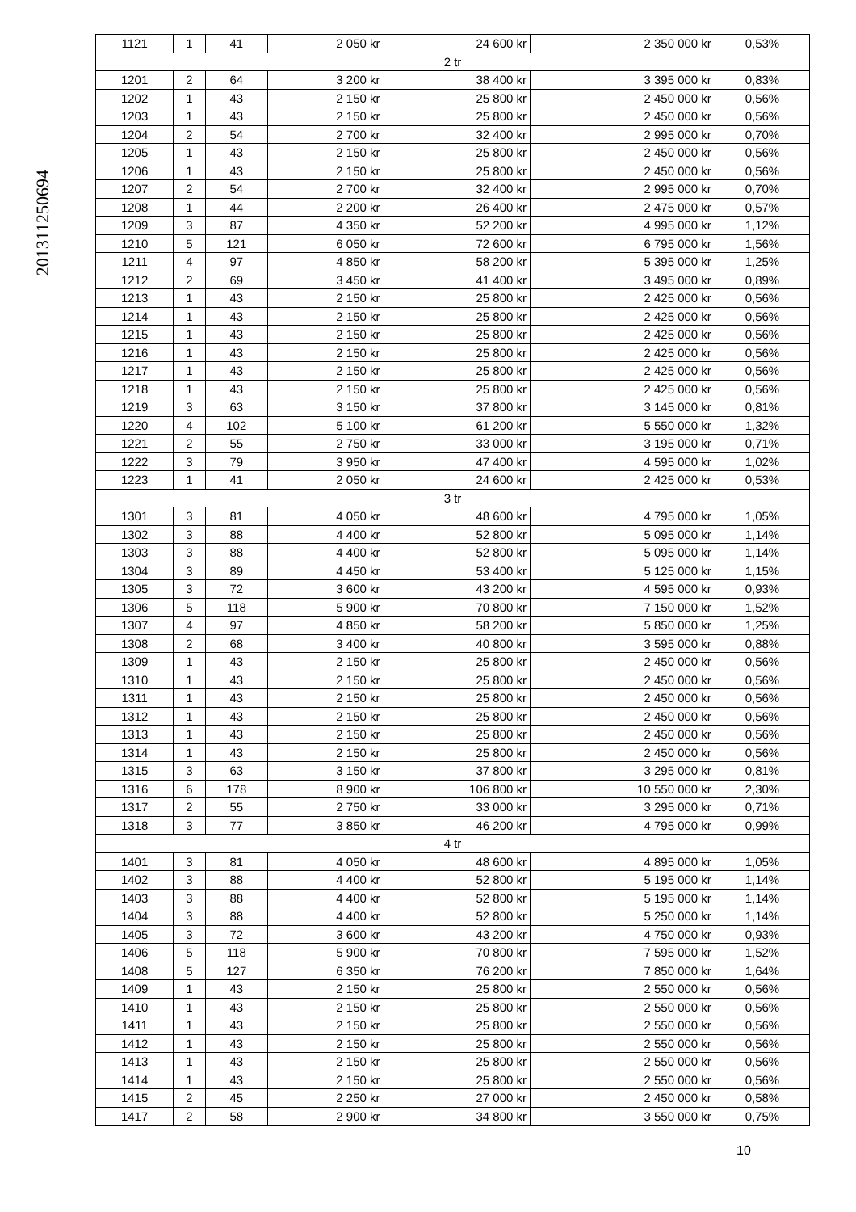201311250694
| 1121 | 1 | 41 | 2 050 kr | 24 600 kr | 2 350 000 kr | 0,53% |
| 2 tr | | | | | | |
| 1201 | 2 | 64 | 3 200 kr | 38 400 kr | 3 395 000 kr | 0,83% |
| 1202 | 1 | 43 | 2 150 kr | 25 800 kr | 2 450 000 kr | 0,56% |
| 1203 | 1 | 43 | 2 150 kr | 25 800 kr | 2 450 000 kr | 0,56% |
| 1204 | 2 | 54 | 2 700 kr | 32 400 kr | 2 995 000 kr | 0,70% |
| 1205 | 1 | 43 | 2 150 kr | 25 800 kr | 2 450 000 kr | 0,56% |
| 1206 | 1 | 43 | 2 150 kr | 25 800 kr | 2 450 000 kr | 0,56% |
| 1207 | 2 | 54 | 2 700 kr | 32 400 kr | 2 995 000 kr | 0,70% |
| 1208 | 1 | 44 | 2 200 kr | 26 400 kr | 2 475 000 kr | 0,57% |
| 1209 | 3 | 87 | 4 350 kr | 52 200 kr | 4 995 000 kr | 1,12% |
| 1210 | 5 | 121 | 6 050 kr | 72 600 kr | 6 795 000 kr | 1,56% |
| 1211 | 4 | 97 | 4 850 kr | 58 200 kr | 5 395 000 kr | 1,25% |
| 1212 | 2 | 69 | 3 450 kr | 41 400 kr | 3 495 000 kr | 0,89% |
| 1213 | 1 | 43 | 2 150 kr | 25 800 kr | 2 425 000 kr | 0,56% |
| 1214 | 1 | 43 | 2 150 kr | 25 800 kr | 2 425 000 kr | 0,56% |
| 1215 | 1 | 43 | 2 150 kr | 25 800 kr | 2 425 000 kr | 0,56% |
| 1216 | 1 | 43 | 2 150 kr | 25 800 kr | 2 425 000 kr | 0,56% |
| 1217 | 1 | 43 | 2 150 kr | 25 800 kr | 2 425 000 kr | 0,56% |
| 1218 | 1 | 43 | 2 150 kr | 25 800 kr | 2 425 000 kr | 0,56% |
| 1219 | 3 | 63 | 3 150 kr | 37 800 kr | 3 145 000 kr | 0,81% |
| 1220 | 4 | 102 | 5 100 kr | 61 200 kr | 5 550 000 kr | 1,32% |
| 1221 | 2 | 55 | 2 750 kr | 33 000 kr | 3 195 000 kr | 0,71% |
| 1222 | 3 | 79 | 3 950 kr | 47 400 kr | 4 595 000 kr | 1,02% |
| 1223 | 1 | 41 | 2 050 kr | 24 600 kr | 2 425 000 kr | 0,53% |
| 3 tr | | | | | | |
| 1301 | 3 | 81 | 4 050 kr | 48 600 kr | 4 795 000 kr | 1,05% |
| 1302 | 3 | 88 | 4 400 kr | 52 800 kr | 5 095 000 kr | 1,14% |
| 1303 | 3 | 88 | 4 400 kr | 52 800 kr | 5 095 000 kr | 1,14% |
| 1304 | 3 | 89 | 4 450 kr | 53 400 kr | 5 125 000 kr | 1,15% |
| 1305 | 3 | 72 | 3 600 kr | 43 200 kr | 4 595 000 kr | 0,93% |
| 1306 | 5 | 118 | 5 900 kr | 70 800 kr | 7 150 000 kr | 1,52% |
| 1307 | 4 | 97 | 4 850 kr | 58 200 kr | 5 850 000 kr | 1,25% |
| 1308 | 2 | 68 | 3 400 kr | 40 800 kr | 3 595 000 kr | 0,88% |
| 1309 | 1 | 43 | 2 150 kr | 25 800 kr | 2 450 000 kr | 0,56% |
| 1310 | 1 | 43 | 2 150 kr | 25 800 kr | 2 450 000 kr | 0,56% |
| 1311 | 1 | 43 | 2 150 kr | 25 800 kr | 2 450 000 kr | 0,56% |
| 1312 | 1 | 43 | 2 150 kr | 25 800 kr | 2 450 000 kr | 0,56% |
| 1313 | 1 | 43 | 2 150 kr | 25 800 kr | 2 450 000 kr | 0,56% |
| 1314 | 1 | 43 | 2 150 kr | 25 800 kr | 2 450 000 kr | 0,56% |
| 1315 | 3 | 63 | 3 150 kr | 37 800 kr | 3 295 000 kr | 0,81% |
| 1316 | 6 | 178 | 8 900 kr | 106 800 kr | 10 550 000 kr | 2,30% |
| 1317 | 2 | 55 | 2 750 kr | 33 000 kr | 3 295 000 kr | 0,71% |
| 1318 | 3 | 77 | 3 850 kr | 46 200 kr | 4 795 000 kr | 0,99% |
| 4 tr | | | | | | |
| 1401 | 3 | 81 | 4 050 kr | 48 600 kr | 4 895 000 kr | 1,05% |
| 1402 | 3 | 88 | 4 400 kr | 52 800 kr | 5 195 000 kr | 1,14% |
| 1403 | 3 | 88 | 4 400 kr | 52 800 kr | 5 195 000 kr | 1,14% |
| 1404 | 3 | 88 | 4 400 kr | 52 800 kr | 5 250 000 kr | 1,14% |
| 1405 | 3 | 72 | 3 600 kr | 43 200 kr | 4 750 000 kr | 0,93% |
| 1406 | 5 | 118 | 5 900 kr | 70 800 kr | 7 595 000 kr | 1,52% |
| 1408 | 5 | 127 | 6 350 kr | 76 200 kr | 7 850 000 kr | 1,64% |
| 1409 | 1 | 43 | 2 150 kr | 25 800 kr | 2 550 000 kr | 0,56% |
| 1410 | 1 | 43 | 2 150 kr | 25 800 kr | 2 550 000 kr | 0,56% |
| 1411 | 1 | 43 | 2 150 kr | 25 800 kr | 2 550 000 kr | 0,56% |
| 1412 | 1 | 43 | 2 150 kr | 25 800 kr | 2 550 000 kr | 0,56% |
| 1413 | 1 | 43 | 2 150 kr | 25 800 kr | 2 550 000 kr | 0,56% |
| 1414 | 1 | 43 | 2 150 kr | 25 800 kr | 2 550 000 kr | 0,56% |
| 1415 | 2 | 45 | 2 250 kr | 27 000 kr | 2 450 000 kr | 0,58% |
| 1417 | 2 | 58 | 2 900 kr | 34 800 kr | 3 550 000 kr | 0,75% |
10